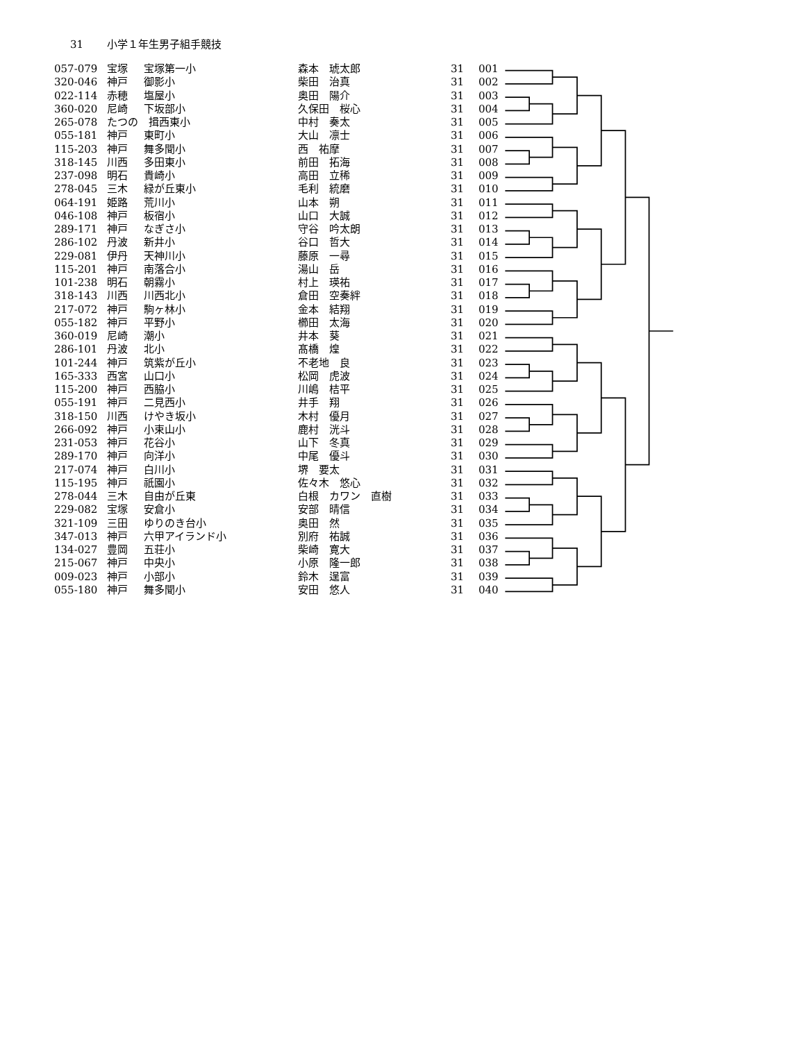31 小学１年生男子組手競技
| 057-079 | 宝塚 | 宝塚第一小 | 森本 琥太郎 | 31 | 001 |
| 320-046 | 神戸 | 御影小 | 柴田 治真 | 31 | 002 |
| 022-114 | 赤穂 | 塩屋小 | 奥田 陽介 | 31 | 003 |
| 360-020 | 尼崎 | 下坂部小 | 久保田 桜心 | 31 | 004 |
| 265-078 | たつの 揖西東小 | | 中村 奏太 | 31 | 005 |
| 055-181 | 神戸 | 東町小 | 大山 凛士 | 31 | 006 |
| 115-203 | 神戸 | 舞多聞小 | 西 祐摩 | 31 | 007 |
| 318-145 | 川西 | 多田東小 | 前田 拓海 | 31 | 008 |
| 237-098 | 明石 | 貴崎小 | 高田 立稀 | 31 | 009 |
| 278-045 | 三木 | 緑が丘東小 | 毛利 統磨 | 31 | 010 |
| 064-191 | 姫路 | 荒川小 | 山本 朔 | 31 | 011 |
| 046-108 | 神戸 | 板宿小 | 山口 大誠 | 31 | 012 |
| 289-171 | 神戸 | なぎさ小 | 守谷 吟太朗 | 31 | 013 |
| 286-102 | 丹波 | 新井小 | 谷口 哲大 | 31 | 014 |
| 229-081 | 伊丹 | 天神川小 | 藤原 一尋 | 31 | 015 |
| 115-201 | 神戸 | 南落合小 | 湯山 岳 | 31 | 016 |
| 101-238 | 明石 | 朝霧小 | 村上 瑛祐 | 31 | 017 |
| 318-143 | 川西 | 川西北小 | 倉田 空奏絆 | 31 | 018 |
| 217-072 | 神戸 | 駒ヶ林小 | 金本 結翔 | 31 | 019 |
| 055-182 | 神戸 | 平野小 | 櫛田 太海 | 31 | 020 |
| 360-019 | 尼崎 | 潮小 | 井本 葵 | 31 | 021 |
| 286-101 | 丹波 | 北小 | 髙橋 煌 | 31 | 022 |
| 101-244 | 神戸 | 筑紫が丘小 | 不老地 良 | 31 | 023 |
| 165-333 | 西宮 | 山口小 | 松岡 虎波 | 31 | 024 |
| 115-200 | 神戸 | 西脇小 | 川嶋 桔平 | 31 | 025 |
| 055-191 | 神戸 | 二見西小 | 井手 翔 | 31 | 026 |
| 318-150 | 川西 | けやき坂小 | 木村 優月 | 31 | 027 |
| 266-092 | 神戸 | 小束山小 | 鹿村 洸斗 | 31 | 028 |
| 231-053 | 神戸 | 花谷小 | 山下 冬真 | 31 | 029 |
| 289-170 | 神戸 | 向洋小 | 中尾 優斗 | 31 | 030 |
| 217-074 | 神戸 | 白川小 | 堺 要太 | 31 | 031 |
| 115-195 | 神戸 | 祇園小 | 佐々木 悠心 | 31 | 032 |
| 278-044 | 三木 | 自由が丘東 | 白根 カワン 直樹 | 31 | 033 |
| 229-082 | 宝塚 | 安倉小 | 安部 晴信 | 31 | 034 |
| 321-109 | 三田 | ゆりのき台小 | 奥田 然 | 31 | 035 |
| 347-013 | 神戸 | 六甲アイランド小 | 別府 祐誠 | 31 | 036 |
| 134-027 | 豊岡 | 五荘小 | 柴崎 寛大 | 31 | 037 |
| 215-067 | 神戸 | 中央小 | 小原 隆一郎 | 31 | 038 |
| 009-023 | 神戸 | 小部小 | 鈴木 逞富 | 31 | 039 |
| 055-180 | 神戸 | 舞多聞小 | 安田 悠人 | 31 | 040 |